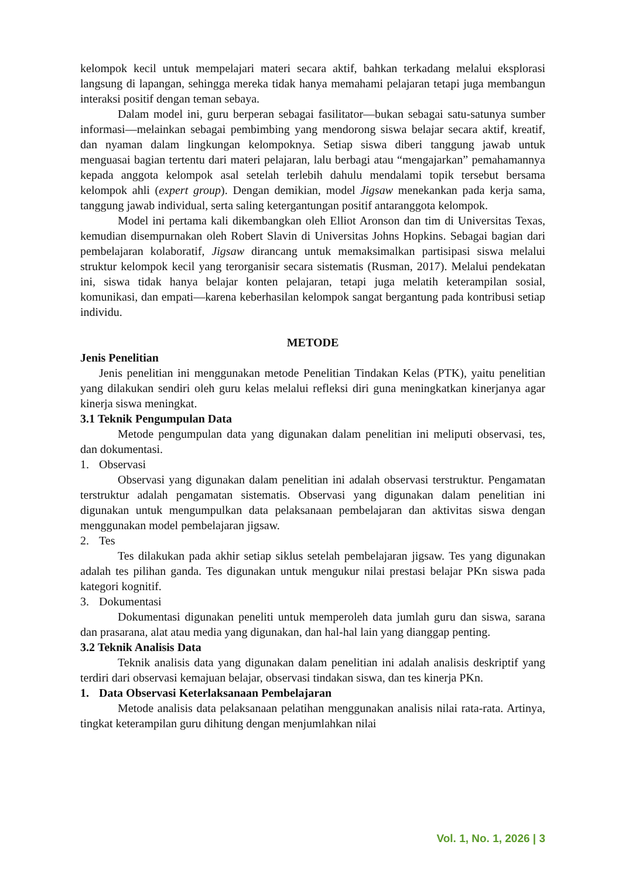kelompok kecil untuk mempelajari materi secara aktif, bahkan terkadang melalui eksplorasi langsung di lapangan, sehingga mereka tidak hanya memahami pelajaran tetapi juga membangun interaksi positif dengan teman sebaya.
Dalam model ini, guru berperan sebagai fasilitator—bukan sebagai satu-satunya sumber informasi—melainkan sebagai pembimbing yang mendorong siswa belajar secara aktif, kreatif, dan nyaman dalam lingkungan kelompoknya. Setiap siswa diberi tanggung jawab untuk menguasai bagian tertentu dari materi pelajaran, lalu berbagi atau “mengajarkan” pemahamannya kepada anggota kelompok asal setelah terlebih dahulu mendalami topik tersebut bersama kelompok ahli (expert group). Dengan demikian, model Jigsaw menekankan pada kerja sama, tanggung jawab individual, serta saling ketergantungan positif antaranggota kelompok.
Model ini pertama kali dikembangkan oleh Elliot Aronson dan tim di Universitas Texas, kemudian disempurnakan oleh Robert Slavin di Universitas Johns Hopkins. Sebagai bagian dari pembelajaran kolaboratif, Jigsaw dirancang untuk memaksimalkan partisipasi siswa melalui struktur kelompok kecil yang terorganisir secara sistematis (Rusman, 2017). Melalui pendekatan ini, siswa tidak hanya belajar konten pelajaran, tetapi juga melatih keterampilan sosial, komunikasi, dan empati—karena keberhasilan kelompok sangat bergantung pada kontribusi setiap individu.
METODE
Jenis Penelitian
Jenis penelitian ini menggunakan metode Penelitian Tindakan Kelas (PTK), yaitu penelitian yang dilakukan sendiri oleh guru kelas melalui refleksi diri guna meningkatkan kinerjanya agar kinerja siswa meningkat.
3.1 Teknik Pengumpulan Data
Metode pengumpulan data yang digunakan dalam penelitian ini meliputi observasi, tes, dan dokumentasi.
1. Observasi
Observasi yang digunakan dalam penelitian ini adalah observasi terstruktur. Pengamatan terstruktur adalah pengamatan sistematis. Observasi yang digunakan dalam penelitian ini digunakan untuk mengumpulkan data pelaksanaan pembelajaran dan aktivitas siswa dengan menggunakan model pembelajaran jigsaw.
2. Tes
Tes dilakukan pada akhir setiap siklus setelah pembelajaran jigsaw. Tes yang digunakan adalah tes pilihan ganda. Tes digunakan untuk mengukur nilai prestasi belajar PKn siswa pada kategori kognitif.
3. Dokumentasi
Dokumentasi digunakan peneliti untuk memperoleh data jumlah guru dan siswa, sarana dan prasarana, alat atau media yang digunakan, dan hal-hal lain yang dianggap penting.
3.2 Teknik Analisis Data
Teknik analisis data yang digunakan dalam penelitian ini adalah analisis deskriptif yang terdiri dari observasi kemajuan belajar, observasi tindakan siswa, dan tes kinerja PKn.
1. Data Observasi Keterlaksanaan Pembelajaran
Metode analisis data pelaksanaan pelatihan menggunakan analisis nilai rata-rata. Artinya, tingkat keterampilan guru dihitung dengan menjumlahkan nilai
Vol. 1, No. 1, 2026 | 3